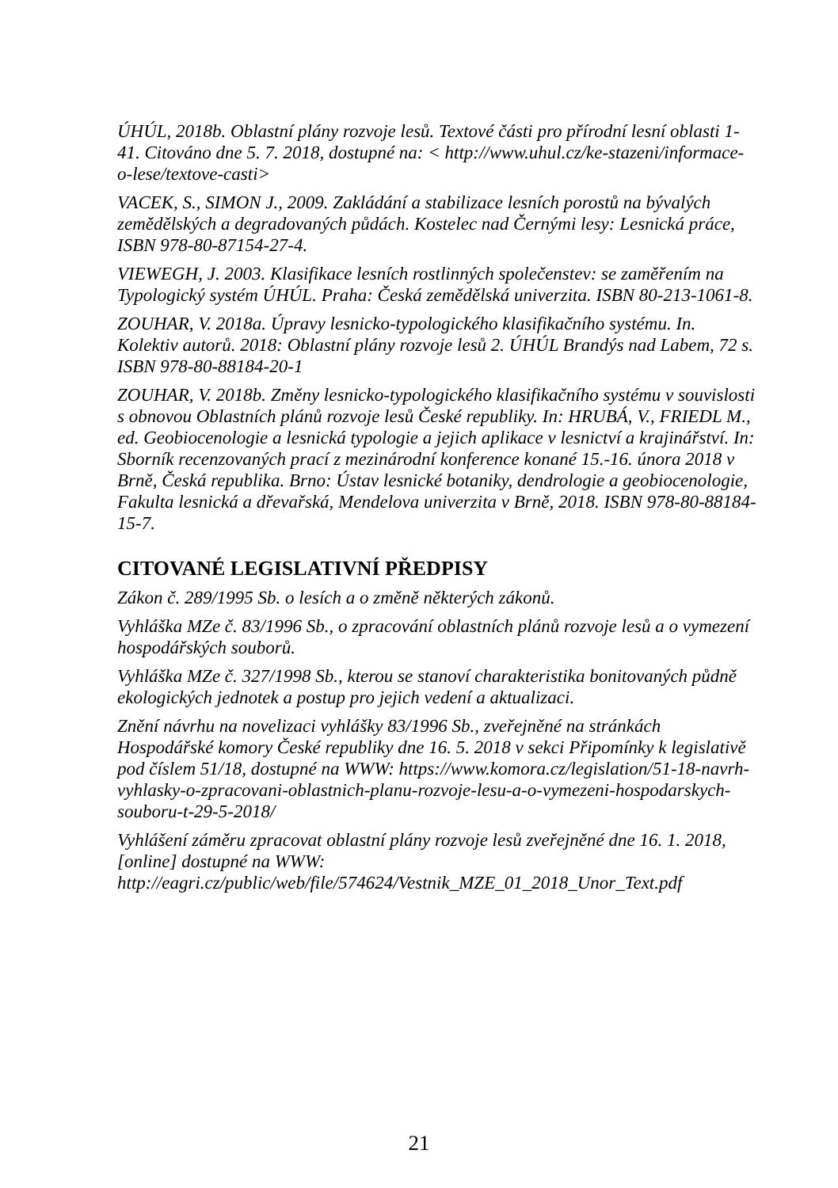ÚHÚL, 2018b. Oblastní plány rozvoje lesů. Textové části pro přírodní lesní oblasti 1-41. Citováno dne 5. 7. 2018, dostupné na: < http://www.uhul.cz/ke-stazeni/informace-o-lese/textove-casti>
VACEK, S., SIMON J., 2009. Zakládání a stabilizace lesních porostů na bývalých zemědělských a degradovaných půdách. Kostelec nad Černými lesy: Lesnická práce, ISBN 978-80-87154-27-4.
VIEWEGH, J. 2003. Klasifikace lesních rostlinných společenstev: se zaměřením na Typologický systém ÚHÚL. Praha: Česká zemědělská univerzita. ISBN 80-213-1061-8.
ZOUHAR, V. 2018a. Úpravy lesnicko-typologického klasifikačního systému. In. Kolektiv autorů. 2018: Oblastní plány rozvoje lesů 2. ÚHÚL Brandýs nad Labem, 72 s. ISBN 978-80-88184-20-1
ZOUHAR, V. 2018b. Změny lesnicko-typologického klasifikačního systému v souvislosti s obnovou Oblastních plánů rozvoje lesů České republiky. In: HRUBÁ, V., FRIEDL M., ed. Geobiocenologie a lesnická typologie a jejich aplikace v lesnictví a krajinářství. In: Sborník recenzovaných prací z mezinárodní konference konané 15.-16. února 2018 v Brně, Česká republika. Brno: Ústav lesnické botaniky, dendrologie a geobiocenologie, Fakulta lesnická a dřevařská, Mendelova univerzita v Brně, 2018. ISBN 978-80-88184-15-7.
CITOVANÉ LEGISLATIVNÍ PŘEDPISY
Zákon č. 289/1995 Sb. o lesích a o změně některých zákonů.
Vyhláška MZe č. 83/1996 Sb., o zpracování oblastních plánů rozvoje lesů a o vymezení hospodářských souborů.
Vyhláška MZe č. 327/1998 Sb., kterou se stanoví charakteristika bonitovaných půdně ekologických jednotek a postup pro jejich vedení a aktualizaci.
Znění návrhu na novelizaci vyhlášky 83/1996 Sb., zveřejněné na stránkách Hospodářské komory České republiky dne 16. 5. 2018 v sekci Připomínky k legislativě pod číslem 51/18, dostupné na WWW: https://www.komora.cz/legislation/51-18-navrh-vyhlasky-o-zpracovani-oblastnich-planu-rozvoje-lesu-a-o-vymezeni-hospodarskych-souboru-t-29-5-2018/
Vyhlášení záměru zpracovat oblastní plány rozvoje lesů zveřejněné dne 16. 1. 2018, [online] dostupné na WWW: http://eagri.cz/public/web/file/574624/Vestnik_MZE_01_2018_Unor_Text.pdf
21